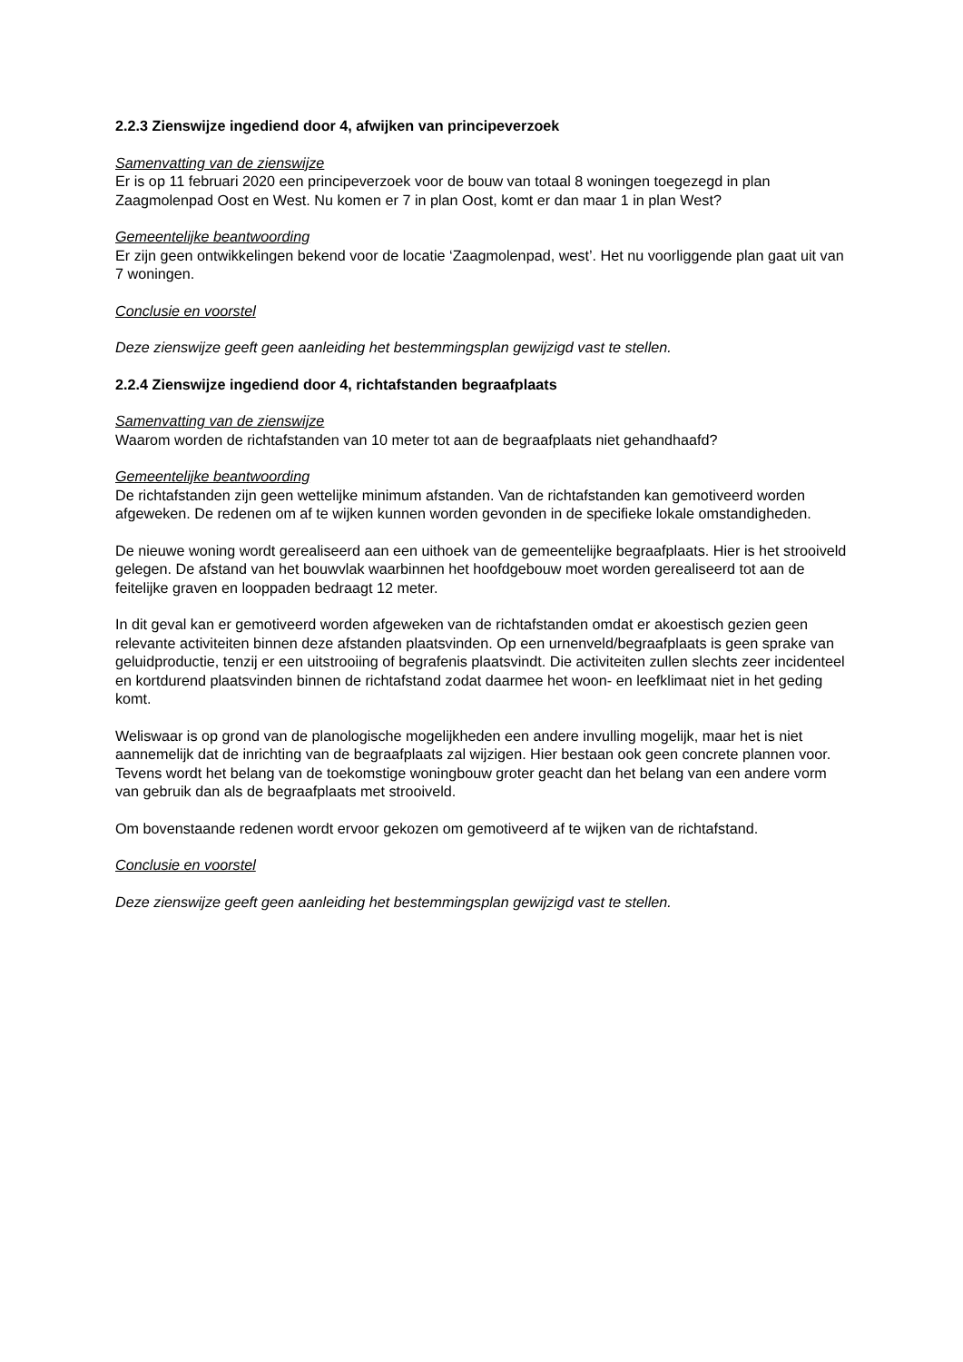2.2.3 Zienswijze ingediend door 4, afwijken van principeverzoek
Samenvatting van de zienswijze
Er is op 11 februari 2020 een principeverzoek voor de bouw van totaal 8 woningen toegezegd in plan Zaagmolenpad Oost en West. Nu komen er 7 in plan Oost, komt er dan maar 1 in plan West?
Gemeentelijke beantwoording
Er zijn geen ontwikkelingen bekend voor de locatie ‘Zaagmolenpad, west’. Het nu voorliggende plan gaat uit van 7 woningen.
Conclusie en voorstel
Deze zienswijze geeft geen aanleiding het bestemmingsplan gewijzigd vast te stellen.
2.2.4 Zienswijze ingediend door 4, richtafstanden begraafplaats
Samenvatting van de zienswijze
Waarom worden de richtafstanden van 10 meter tot aan de begraafplaats niet gehandhaafd?
Gemeentelijke beantwoording
De richtafstanden zijn geen wettelijke minimum afstanden. Van de richtafstanden kan gemotiveerd worden afgeweken. De redenen om af te wijken kunnen worden gevonden in de specifieke lokale omstandigheden.
De nieuwe woning wordt gerealiseerd aan een uithoek van de gemeentelijke begraafplaats. Hier is het strooiveld gelegen. De afstand van het bouwvlak waarbinnen het hoofdgebouw moet worden gerealiseerd tot aan de feitelijke graven en looppaden bedraagt 12 meter.
In dit geval kan er gemotiveerd worden afgeweken van de richtafstanden omdat er akoestisch gezien geen relevante activiteiten binnen deze afstanden plaatsvinden. Op een urnenveld/begraafplaats is geen sprake van geluidproductie, tenzij er een uitstrooiing of begrafenis plaatsvindt. Die activiteiten zullen slechts zeer incidenteel en kortdurend plaatsvinden binnen de richtafstand zodat daarmee het woon- en leefklimaat niet in het geding komt.
Weliswaar is op grond van de planologische mogelijkheden een andere invulling mogelijk, maar het is niet aannemelijk dat de inrichting van de begraafplaats zal wijzigen. Hier bestaan ook geen concrete plannen voor. Tevens wordt het belang van de toekomstige woningbouw groter geacht dan het belang van een andere vorm van gebruik dan als de begraafplaats met strooiveld.
Om bovenstaande redenen wordt ervoor gekozen om gemotiveerd af te wijken van de richtafstand.
Conclusie en voorstel
Deze zienswijze geeft geen aanleiding het bestemmingsplan gewijzigd vast te stellen.